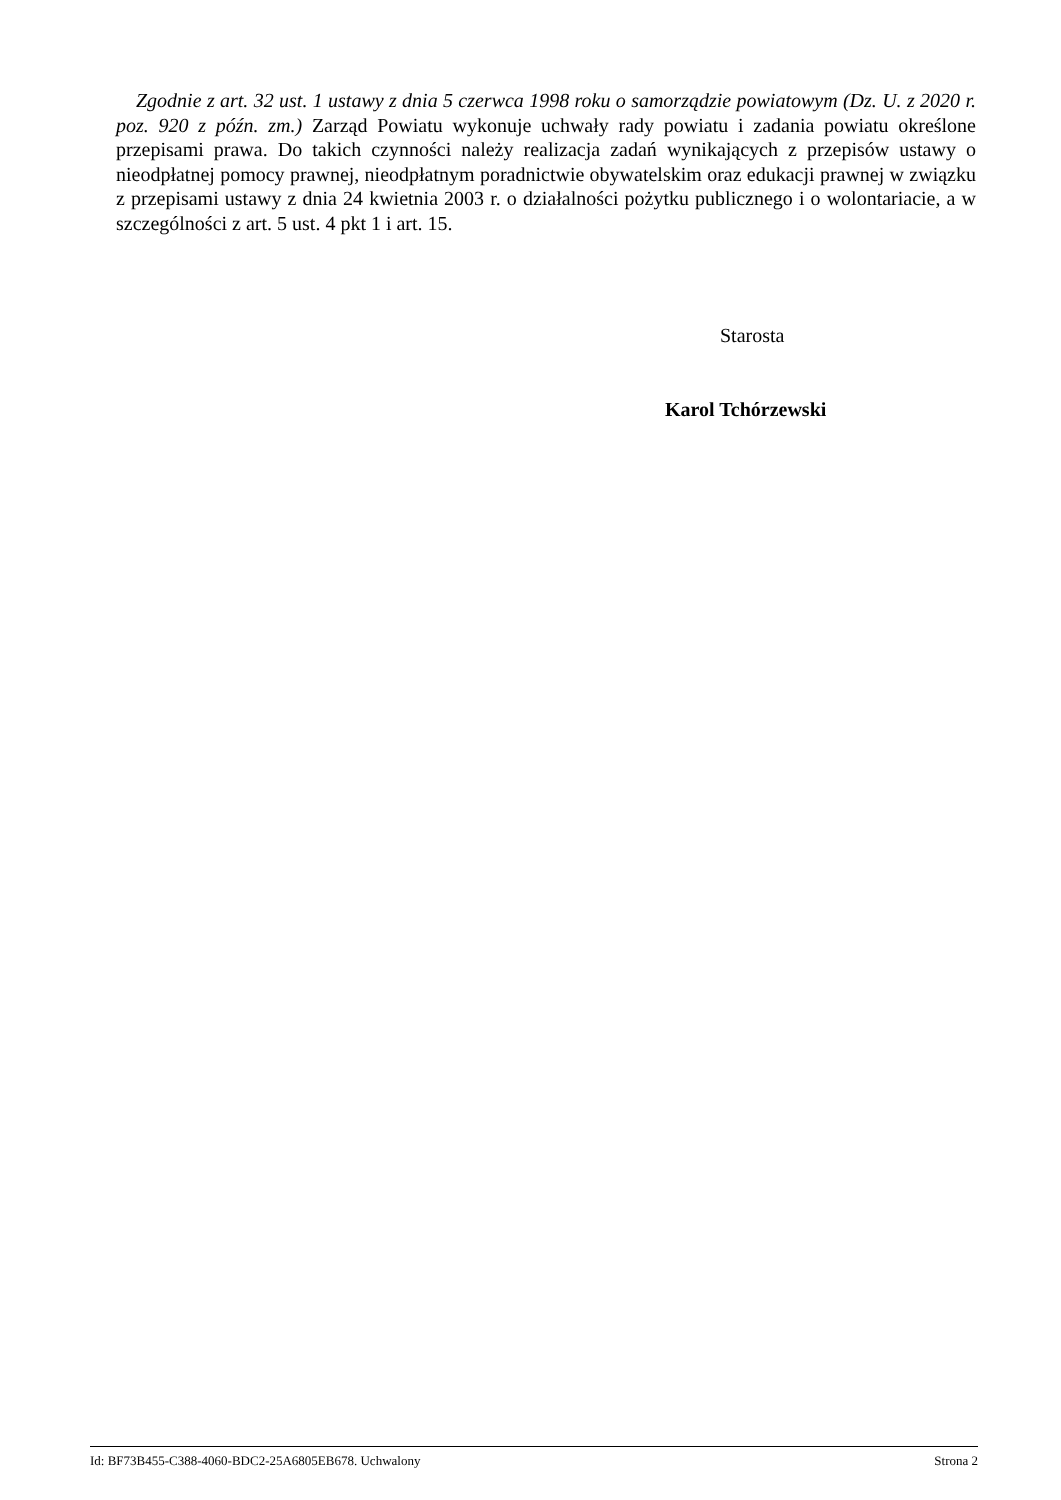Zgodnie z art. 32 ust. 1 ustawy z dnia 5 czerwca 1998 roku o samorządzie powiatowym (Dz. U. z 2020 r. poz. 920 z późn. zm.) Zarząd Powiatu wykonuje uchwały rady powiatu i zadania powiatu określone przepisami prawa. Do takich czynności należy realizacja zadań wynikających z przepisów ustawy o nieodpłatnej pomocy prawnej, nieodpłatnym poradnictwie obywatelskim oraz edukacji prawnej w związku z przepisami ustawy z dnia 24 kwietnia 2003 r. o działalności pożytku publicznego i o wolontariacie, a w szczególności z art. 5 ust. 4 pkt 1 i art. 15.
Starosta
Karol Tchórzewski
Id: BF73B455-C388-4060-BDC2-25A6805EB678. Uchwalony Strona 2